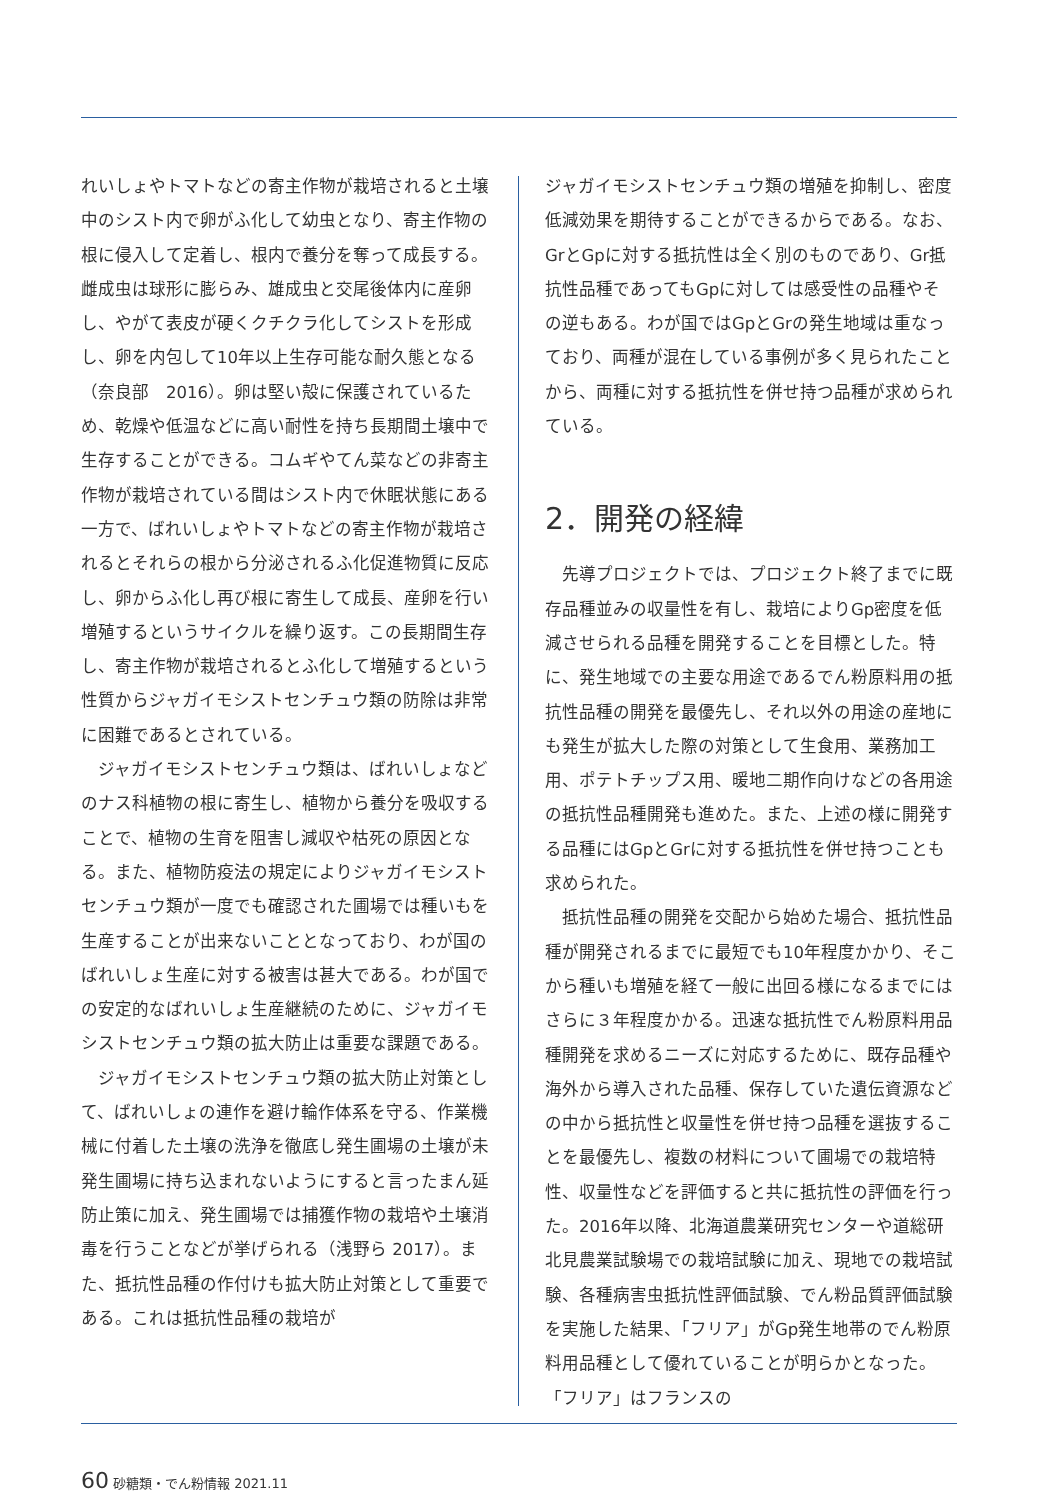れいしょやトマトなどの寄主作物が栽培されると土壌中のシスト内で卵がふ化して幼虫となり、寄主作物の根に侵入して定着し、根内で養分を奪って成長する。雌成虫は球形に膨らみ、雄成虫と交尾後体内に産卵し、やがて表皮が硬くクチクラ化してシストを形成し、卵を内包して10年以上生存可能な耐久態となる（奈良部　2016）。卵は堅い殻に保護されているため、乾燥や低温などに高い耐性を持ち長期間土壌中で生存することができる。コムギやてん菜などの非寄主作物が栽培されている間はシスト内で休眠状態にある一方で、ばれいしょやトマトなどの寄主作物が栽培されるとそれらの根から分泌されるふ化促進物質に反応し、卵からふ化し再び根に寄生して成長、産卵を行い増殖するというサイクルを繰り返す。この長期間生存し、寄主作物が栽培されるとふ化して増殖するという性質からジャガイモシストセンチュウ類の防除は非常に困難であるとされている。
　ジャガイモシストセンチュウ類は、ばれいしょなどのナス科植物の根に寄生し、植物から養分を吸収することで、植物の生育を阻害し減収や枯死の原因となる。また、植物防疫法の規定によりジャガイモシストセンチュウ類が一度でも確認された圃場では種いもを生産することが出来ないこととなっており、わが国のばれいしょ生産に対する被害は甚大である。わが国での安定的なばれいしょ生産継続のために、ジャガイモシストセンチュウ類の拡大防止は重要な課題である。
　ジャガイモシストセンチュウ類の拡大防止対策として、ばれいしょの連作を避け輪作体系を守る、作業機械に付着した土壌の洗浄を徹底し発生圃場の土壌が未発生圃場に持ち込まれないようにすると言ったまん延防止策に加え、発生圃場では捕獲作物の栽培や土壌消毒を行うことなどが挙げられる（浅野ら 2017）。また、抵抗性品種の作付けも拡大防止対策として重要である。これは抵抗性品種の栽培が
ジャガイモシストセンチュウ類の増殖を抑制し、密度低減効果を期待することができるからである。なお、GrとGpに対する抵抗性は全く別のものであり、Gr抵抗性品種であってもGpに対しては感受性の品種やその逆もある。わが国ではGpとGrの発生地域は重なっており、両種が混在している事例が多く見られたことから、両種に対する抵抗性を併せ持つ品種が求められている。
2．開発の経緯
　先導プロジェクトでは、プロジェクト終了までに既存品種並みの収量性を有し、栽培によりGp密度を低減させられる品種を開発することを目標とした。特に、発生地域での主要な用途であるでん粉原料用の抵抗性品種の開発を最優先し、それ以外の用途の産地にも発生が拡大した際の対策として生食用、業務加工用、ポテトチップス用、暖地二期作向けなどの各用途の抵抗性品種開発も進めた。また、上述の様に開発する品種にはGpとGrに対する抵抗性を併せ持つことも求められた。
　抵抗性品種の開発を交配から始めた場合、抵抗性品種が開発されるまでに最短でも10年程度かかり、そこから種いも増殖を経て一般に出回る様になるまでにはさらに３年程度かかる。迅速な抵抗性でん粉原料用品種開発を求めるニーズに対応するために、既存品種や海外から導入された品種、保存していた遺伝資源などの中から抵抗性と収量性を併せ持つ品種を選抜することを最優先し、複数の材料について圃場での栽培特性、収量性などを評価すると共に抵抗性の評価を行った。2016年以降、北海道農業研究センターや道総研北見農業試験場での栽培試験に加え、現地での栽培試験、各種病害虫抵抗性評価試験、でん粉品質評価試験を実施した結果、「フリア」がGp発生地帯のでん粉原料用品種として優れていることが明らかとなった。「フリア」はフランスの
60 砂糖類・でん粉情報 2021.11